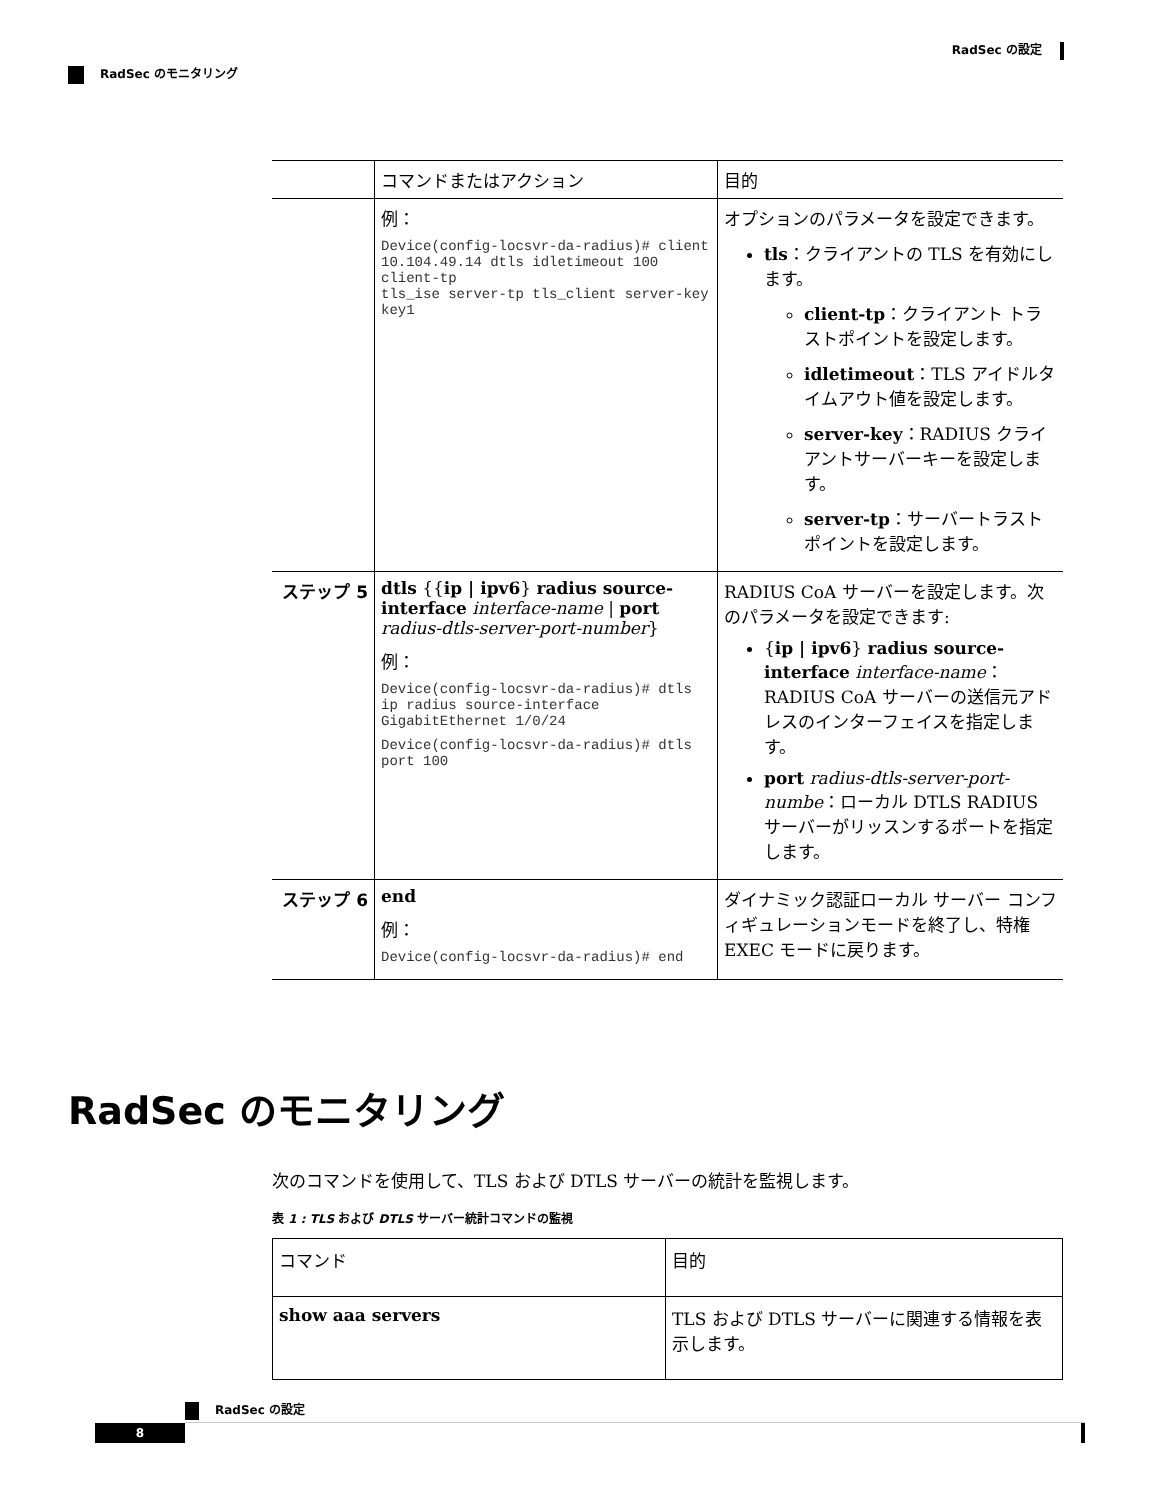RadSec の設定
RadSec のモニタリング
| | コマンドまたはアクション | 目的 |
| --- | --- | --- |
| | 例： Device(config-locsvr-da-radius)# client 10.104.49.14 dtls idletimeout 100 client-tp tls_ise server-tp tls_client server-key key1 | オプションのパラメータを設定できます。 tls ：クライアントの TLS を有効にします。 client-tp ：クライアント トラストポイントを設定します。 idletimeout ：TLS アイドルタイムアウト値を設定します。 server-key ：RADIUS クライアントサーバーキーを設定します。 server-tp ：サーバートラストポイントを設定します。 |
| ステップ 5 | dtls {{ ip / ipv6 } radius source-interface interface-name / port radius-dtls-server-port-number } 例： Device(config-locsvr-da-radius)# dtls ip radius source-interface GigabitEthernet 1/0/24 Device(config-locsvr-da-radius)# dtls port 100 | RADIUS CoA サーバーを設定します。次のパラメータを設定できます: { ip / ipv6 } radius source-interface interface-name ：RADIUS CoA サーバーの送信元アドレスのインターフェイスを指定します。 port radius-dtls-server-port-numbe ：ローカル DTLS RADIUS サーバーがリッスンするポートを指定します。 |
| ステップ 6 | end 例： Device(config-locsvr-da-radius)# end | ダイナミック認証ローカル サーバー コンフィギュレーションモードを終了し、特権 EXEC モードに戻ります。 |
RadSec のモニタリング
次のコマンドを使用して、TLS および DTLS サーバーの統計を監視します。
表 1 : TLS および DTLS サーバー統計コマンドの監視
| コマンド | 目的 |
| --- | --- |
| show aaa servers | TLS および DTLS サーバーに関連する情報を表示します。 |
RadSec の設定
8